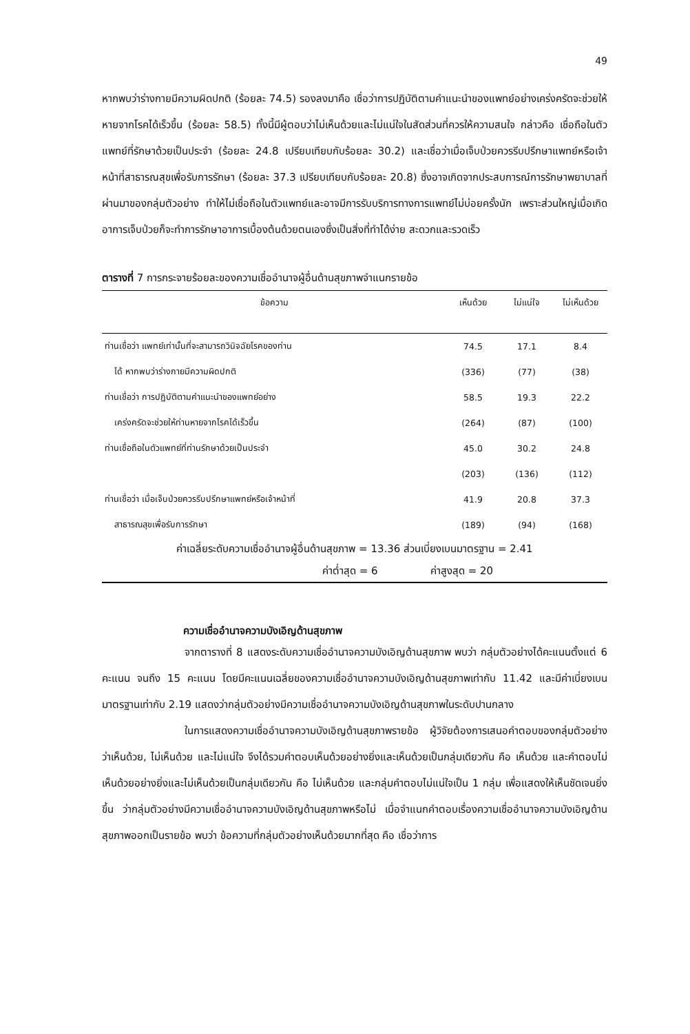49
หากพบว่าร่างกายมีความผิดปกติ (ร้อยละ 74.5) รองลงมาคือ เชื่อว่าการปฏิบัติตามคำแนะนำของแพทย์อย่างเคร่งครัดจะช่วยให้หายจากโรคได้เร็วขึ้น (ร้อยละ 58.5) ทั้งนี้มีผู้ตอบว่าไม่เห็นด้วยและไม่แน่ใจในสัดส่วนที่ควรให้ความสนใจ กล่าวคือ เชื่อถือในตัวแพทย์ที่รักษาด้วยเป็นประจำ (ร้อยละ 24.8 เปรียบเทียบกับร้อยละ 30.2) และเชื่อว่าเมื่อเจ็บป่วยควรรีบปรึกษาแพทย์หรือเจ้าหน้าที่สาธารณสุขเพื่อรับการรักษา (ร้อยละ 37.3 เปรียบเทียบกับร้อยละ 20.8) ซึ่งอาจเกิดจากประสบการณ์การรักษาพยาบาลที่ผ่านมาของกลุ่มตัวอย่าง ทำให้ไม่เชื่อถือในตัวแพทย์และอาจมีการรับบริการทางการแพทย์ไม่บ่อยครั้งนัก เพราะส่วนใหญ่เมื่อเกิดอาการเจ็บป่วยก็จะทำการรักษาอาการเบื้องต้นด้วยตนเองซึ่งเป็นสิ่งที่ทำได้ง่าย สะดวกและรวดเร็ว
ตารางที่ 7 การกระจายร้อยละของความเชื่ออำนาจผู้อื่นด้านสุขภาพจำแนกรายข้อ
| ข้อความ | เห็นด้วย | ไม่แน่ใจ | ไม่เห็นด้วย |
| --- | --- | --- | --- |
| ท่านเชื่อว่า แพทย์เท่านั้นที่จะสามารถวินิจฉัยโรคของท่าน | 74.5 | 17.1 | 8.4 |
| ได้ หากพบว่าร่างกายมีความผิดปกติ | (336) | (77) | (38) |
| ท่านเชื่อว่า การปฏิบัติตามคำแนะนำของแพทย์อย่าง | 58.5 | 19.3 | 22.2 |
| เคร่งครัดจะช่วยให้ท่านหายจากโรคได้เร็วขึ้น | (264) | (87) | (100) |
| ท่านเชื่อถือในตัวแพทย์ที่ท่านรักษาด้วยเป็นประจำ | 45.0 | 30.2 | 24.8 |
| | (203) | (136) | (112) |
| ท่านเชื่อว่า เมื่อเจ็บป่วยควรรีบปรึกษาแพทย์หรือเจ้าหน้าที่ | 41.9 | 20.8 | 37.3 |
| สาธารณสุขเพื่อรับการรักษา | (189) | (94) | (168) |
| ค่าเฉลี่ยระดับความเชื่ออำนาจผู้อื่นด้านสุขภาพ = 13.36 ส่วนเบี่ยงเบนมาตรฐาน = 2.41 | | | |
| ค่าต่ำสุด = 6 ค่าสูงสุด = 20 | | | |
ความเชื่ออำนาจความบังเอิญด้านสุขภาพ
จากตารางที่ 8 แสดงระดับความเชื่ออำนาจความบังเอิญด้านสุขภาพ พบว่า กลุ่มตัวอย่างได้คะแนนตั้งแต่ 6 คะแนน จนถึง 15 คะแนน โดยมีคะแนนเฉลี่ยของความเชื่ออำนาจความบังเอิญด้านสุขภาพเท่ากับ 11.42 และมีค่าเบี่ยงเบนมาตรฐานเท่ากับ 2.19 แสดงว่ากลุ่มตัวอย่างมีความเชื่ออำนาจความบังเอิญด้านสุขภาพในระดับปานกลาง
ในการแสดงความเชื่ออำนาจความบังเอิญด้านสุขภาพรายข้อ ผู้วิจัยต้องการเสนอคำตอบของกลุ่มตัวอย่างว่าเห็นด้วย, ไม่เห็นด้วย และไม่แน่ใจ จึงได้รวมคำตอบเห็นด้วยอย่างยิ่งและเห็นด้วยเป็นกลุ่มเดียวกัน คือ เห็นด้วย และคำตอบไม่เห็นด้วยอย่างยิ่งและไม่เห็นด้วยเป็นกลุ่มเดียวกัน คือ ไม่เห็นด้วย และกลุ่มคำตอบไม่แน่ใจเป็น 1 กลุ่ม เพื่อแสดงให้เห็นชัดเจนยิ่งขึ้น ว่ากลุ่มตัวอย่างมีความเชื่ออำนาจความบังเอิญด้านสุขภาพหรือไม่ เมื่อจำแนกคำตอบเรื่องความเชื่ออำนาจความบังเอิญด้านสุขภาพออกเป็นรายข้อ พบว่า ข้อความที่กลุ่มตัวอย่างเห็นด้วยมากที่สุด คือ เชื่อว่าการ